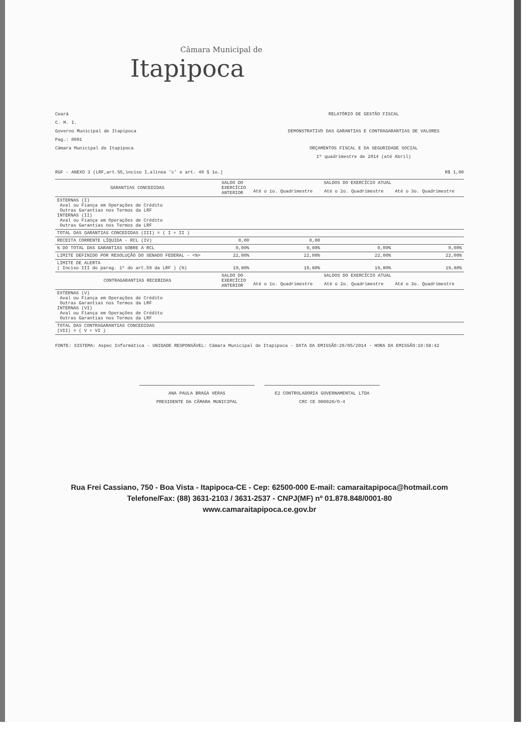Câmara Municipal de
Itapipoca
Ceará
C. M. I.
Governo Municipal de Itapipoca
Pag.: 0001
Câmara Municipal de Itapipoca
RELATÓRIO DE GESTÃO FISCAL
DEMONSTRATIVO DAS GARANTIAS E CONTRAGARANTIAS DE VALORES
ORÇAMENTOS FISCAL E DA SEGURIDADE SOCIAL
1º quadrimestre de 2014 (até Abril)
RGF - ANEXO 3 (LRF,art.55,inciso I,alinea 'c' e art. 40 § 1o.) R$ 1,00
| GARANTIAS CONCEDIDAS | SALDO DO EXERCÍCIO ANTERIOR | SALDOS DO EXERCÍCIO ATUAL | | |
| --- | --- | --- | --- | --- |
| | | Até o 1o. Quadrimestre | Até o 2o. Quadrimestre | Até o 3o. Quadrimestre |
| EXTERNAS (I) Aval ou Fiança em Operações de Crédito Outras Garantias nos Termos da LRF INTERNAS (II) Aval ou Fiança em Operações de Crédito Outras Garantias nos Termos da LRF | | | | |
| TOTAL DAS GARANTIAS CONCEDIDAS (III) = ( I + II ) | | | | |
| RECEITA CORRENTE LÍQUIDA - RCL (IV) | 0,00 | 0,00 | | |
| % DO TOTAL DAS GARANTIAS SOBRE A RCL | 0,00% | 0,00% | 0,00% | 0,00% |
| LIMITE DEFINIDO POR RESOLUÇÃO DO SENADO FEDERAL - <%> | 22,00% | 22,00% | 22,00% | 22,00% |
| LIMITE DE ALERTA ( Inciso III do parag. 1º do art.59 da LRF ) (%) | 19,80% | 19,80% | 19,80% | 19,80% |
| CONTRAGARANTIAS RECEBIDAS | SALDO DO EXERCÍCIO ANTERIOR | SALDOS DO EXERCÍCIO ATUAL | | |
| | | Até o 1o. Quadrimestre | Até o 2o. Quadrimestre | Até o 3o. Quadrimestre |
| EXTERNAS (V) Aval ou Fiança em Operações de Crédito Outras Garantias nos Termos da LRF INTERNAS (VI) Aval ou Fiança em Operações de Crédito Outras Garantias nos Termos da LRF | | | | |
| TOTAL DAS CONTRAGARANTIAS CONCEDIDAS (VII) = ( V + VI ) | | | | |
FONTE: SISTEMA: Aspec Informática - UNIDADE RESPONSÁVEL: Câmara Municipal de Itapipoca - DATA DA EMISSÃO:26/05/2014 - HORA DA EMISSÃO:10:58:42
ANA PAULA BRAGA VERAS
PRESIDENTE DA CÂMARA MUNICIPAL
E2 CONTROLADORIA GOVERNAMENTAL LTDA
CRC CE 000920/O-4
Rua Frei Cassiano, 750 - Boa Vista - Itapipoca-CE - Cep: 62500-000 E-mail: camaraitapipoca@hotmail.com
Telefone/Fax: (88) 3631-2103 / 3631-2537 - CNPJ(MF) nº 01.878.848/0001-80
www.camaraitapipoca.ce.gov.br